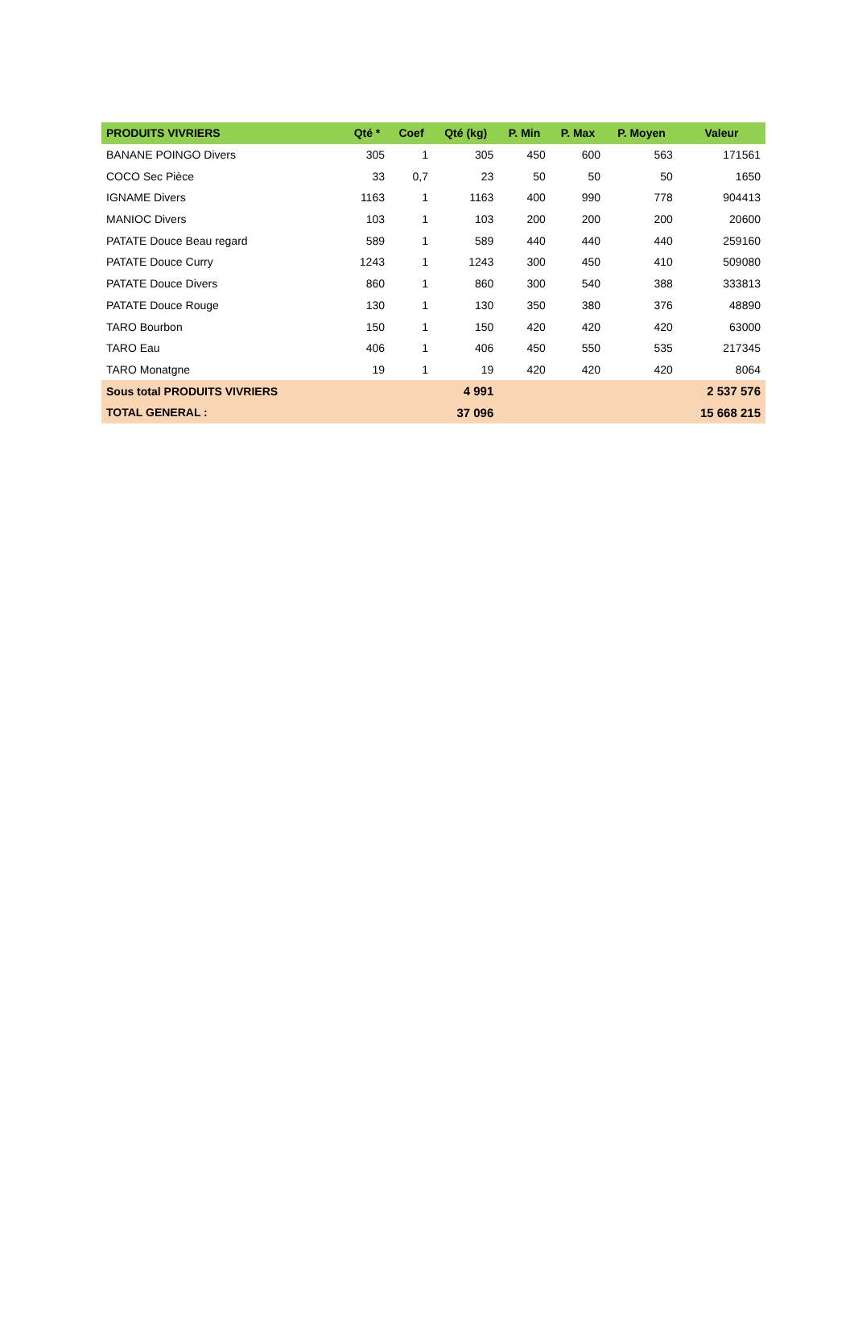| PRODUITS VIVRIERS | Qté * | Coef | Qté (kg) | P. Min | P. Max | P. Moyen | Valeur |
| --- | --- | --- | --- | --- | --- | --- | --- |
| BANANE POINGO Divers | 305 | 1 | 305 | 450 | 600 | 563 | 171561 |
| COCO Sec Pièce | 33 | 0,7 | 23 | 50 | 50 | 50 | 1650 |
| IGNAME Divers | 1163 | 1 | 1163 | 400 | 990 | 778 | 904413 |
| MANIOC Divers | 103 | 1 | 103 | 200 | 200 | 200 | 20600 |
| PATATE Douce Beau regard | 589 | 1 | 589 | 440 | 440 | 440 | 259160 |
| PATATE Douce Curry | 1243 | 1 | 1243 | 300 | 450 | 410 | 509080 |
| PATATE Douce Divers | 860 | 1 | 860 | 300 | 540 | 388 | 333813 |
| PATATE Douce Rouge | 130 | 1 | 130 | 350 | 380 | 376 | 48890 |
| TARO Bourbon | 150 | 1 | 150 | 420 | 420 | 420 | 63000 |
| TARO Eau | 406 | 1 | 406 | 450 | 550 | 535 | 217345 |
| TARO Monatgne | 19 | 1 | 19 | 420 | 420 | 420 | 8064 |
| Sous total PRODUITS VIVRIERS | | | 4 991 | | | | 2 537 576 |
| TOTAL GENERAL : | | | 37 096 | | | | 15 668 215 |